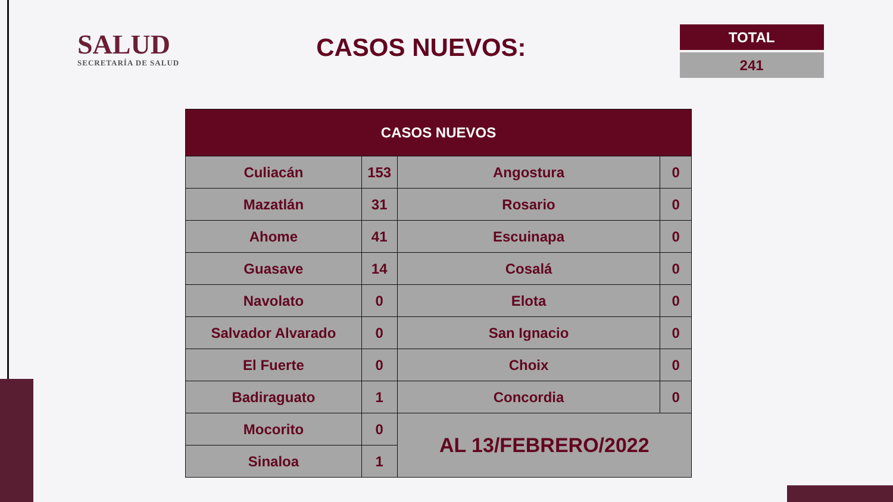SALUD
SECRETARÍA DE SALUD
CASOS NUEVOS:
TOTAL
241
| CASOS NUEVOS | | | |
| --- | --- | --- | --- |
| Culiacán | 153 | Angostura | 0 |
| Mazatlán | 31 | Rosario | 0 |
| Ahome | 41 | Escuinapa | 0 |
| Guasave | 14 | Cosalá | 0 |
| Navolato | 0 | Elota | 0 |
| Salvador Alvarado | 0 | San Ignacio | 0 |
| El Fuerte | 0 | Choix | 0 |
| Badiraguato | 1 | Concordia | 0 |
| Mocorito | 0 | AL 13/FEBRERO/2022 | |
| Sinaloa | 1 | | |